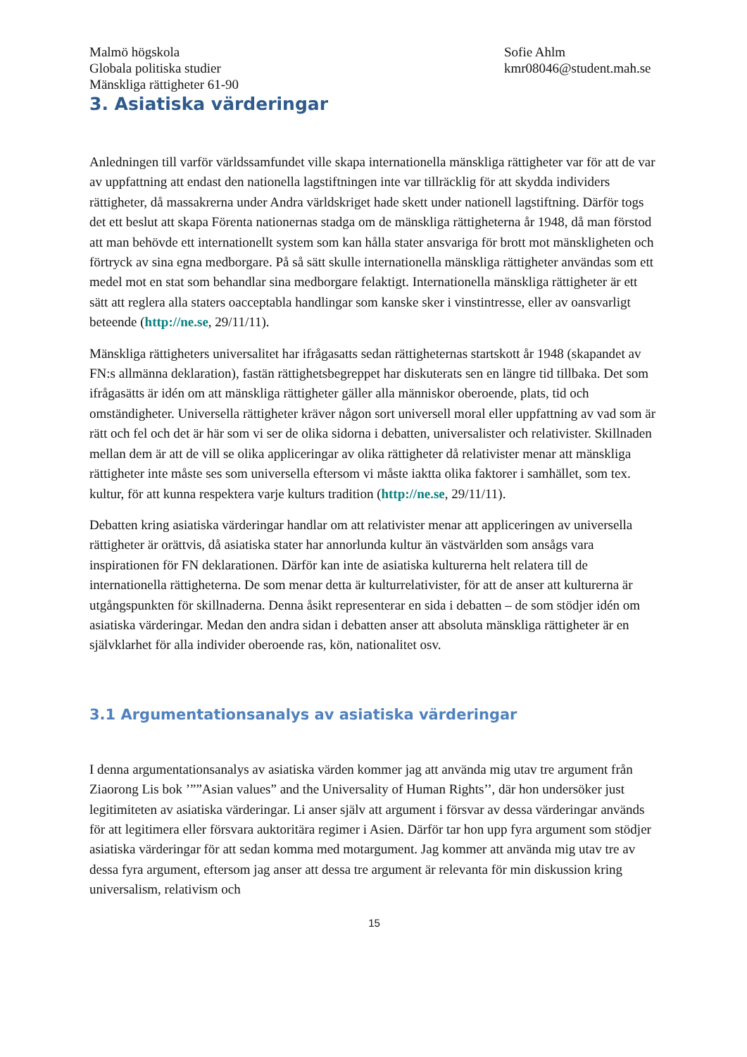Malmö högskola
Globala politiska studier
Mänskliga rättigheter 61-90
Sofie Ahlm
kmr08046@student.mah.se
3. Asiatiska värderingar
Anledningen till varför världssamfundet ville skapa internationella mänskliga rättigheter var för att de var av uppfattning att endast den nationella lagstiftningen inte var tillräcklig för att skydda individers rättigheter, då massakrerna under Andra världskriget hade skett under nationell lagstiftning. Därför togs det ett beslut att skapa Förenta nationernas stadga om de mänskliga rättigheterna år 1948, då man förstod att man behövde ett internationellt system som kan hålla stater ansvariga för brott mot mänskligheten och förtryck av sina egna medborgare. På så sätt skulle internationella mänskliga rättigheter användas som ett medel mot en stat som behandlar sina medborgare felaktigt. Internationella mänskliga rättigheter är ett sätt att reglera alla staters oacceptabla handlingar som kanske sker i vinstintresse, eller av oansvarligt beteende (http://ne.se, 29/11/11).
Mänskliga rättigheters universalitet har ifrågasatts sedan rättigheternas startskott år 1948 (skapandet av FN:s allmänna deklaration), fastän rättighetsbegreppet har diskuterats sen en längre tid tillbaka. Det som ifrågasätts är idén om att mänskliga rättigheter gäller alla människor oberoende, plats, tid och omständigheter. Universella rättigheter kräver någon sort universell moral eller uppfattning av vad som är rätt och fel och det är här som vi ser de olika sidorna i debatten, universalister och relativister. Skillnaden mellan dem är att de vill se olika appliceringar av olika rättigheter då relativister menar att mänskliga rättigheter inte måste ses som universella eftersom vi måste iaktta olika faktorer i samhället, som tex. kultur, för att kunna respektera varje kulturs tradition (http://ne.se, 29/11/11).
Debatten kring asiatiska värderingar handlar om att relativister menar att appliceringen av universella rättigheter är orättvis, då asiatiska stater har annorlunda kultur än västvärlden som ansågs vara inspirationen för FN deklarationen. Därför kan inte de asiatiska kulturerna helt relatera till de internationella rättigheterna. De som menar detta är kulturrelativister, för att de anser att kulturerna är utgångspunkten för skillnaderna. Denna åsikt representerar en sida i debatten – de som stödjer idén om asiatiska värderingar. Medan den andra sidan i debatten anser att absoluta mänskliga rättigheter är en självklarhet för alla individer oberoende ras, kön, nationalitet osv.
3.1 Argumentationsanalys av asiatiska värderingar
I denna argumentationsanalys av asiatiska värden kommer jag att använda mig utav tre argument från Ziaorong Lis bok ’””Asian values” and the Universality of Human Rights’’, där hon undersöker just legitimiteten av asiatiska värderingar. Li anser själv att argument i försvar av dessa värderingar används för att legitimera eller försvara auktoritära regimer i Asien. Därför tar hon upp fyra argument som stödjer asiatiska värderingar för att sedan komma med motargument. Jag kommer att använda mig utav tre av dessa fyra argument, eftersom jag anser att dessa tre argument är relevanta för min diskussion kring universalism, relativism och
15